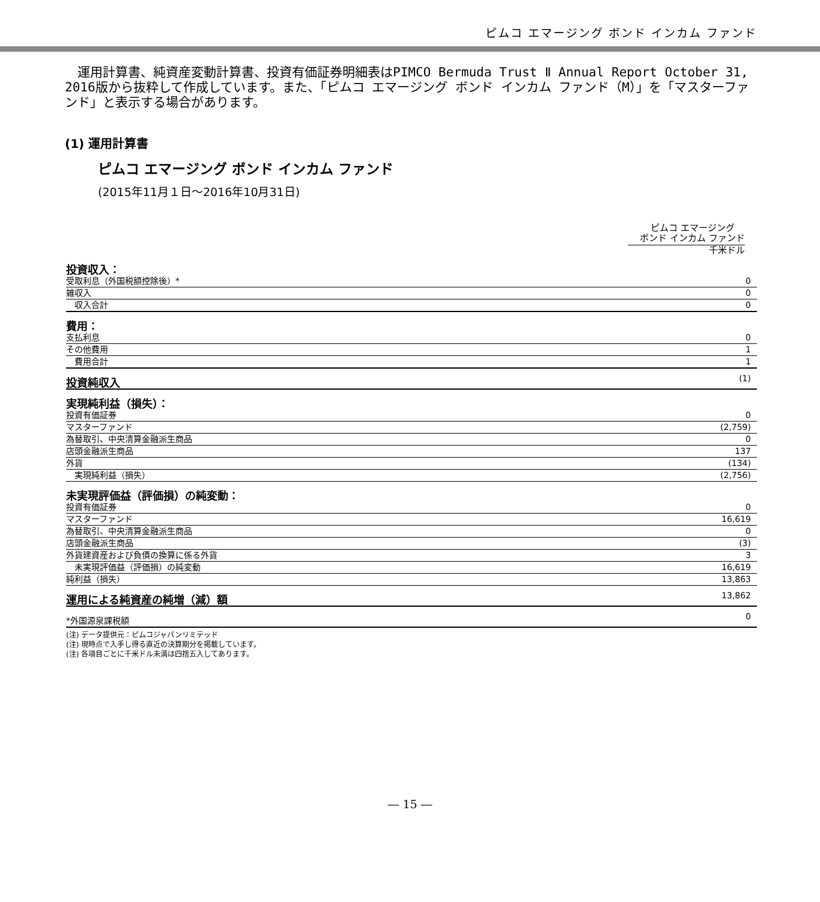ピムコ エマージング ボンド インカム ファンド
　運用計算書、純資産変動計算書、投資有価証券明細表はPIMCO Bermuda Trust Ⅱ Annual Report October 31, 2016版から抜粋して作成しています。また、「ピムコ エマージング ボンド インカム ファンド（M）」を「マスターファンド」と表示する場合があります。
(1) 運用計算書
ピムコ エマージング ボンド インカム ファンド
(2015年11月１日～2016年10月31日)
ピムコ エマージング
ボンド インカム ファンド
千米ドル
| 投資収入： | |
| 受取利息（外国税額控除後）* | 0 |
| 雑収入 | 0 |
| 収入合計 | 0 |
| 費用： | |
| 支払利息 | 0 |
| その他費用 | 1 |
| 費用合計 | 1 |
| 投資純収入 | (1) |
| 実現純利益（損失）： | |
| 投資有価証券 | 0 |
| マスターファンド | (2,759) |
| 為替取引、中央清算金融派生商品 | 0 |
| 店頭金融派生商品 | 137 |
| 外貨 | (134) |
| 実現純利益（損失） | (2,756) |
| 未実現評価益（評価損）の純変動： | |
| 投資有価証券 | 0 |
| マスターファンド | 16,619 |
| 為替取引、中央清算金融派生商品 | 0 |
| 店頭金融派生商品 | (3) |
| 外貨建資産および負債の換算に係る外貨 | 3 |
| 未実現評価益（評価損）の純変動 | 16,619 |
| 純利益（損失） | 13,863 |
| 運用による純資産の純増（減）額 | 13,862 |
| *外国源泉課税額 | 0 |
(注) データ提供元：ピムコジャパンリミテッド
(注) 現時点で入手し得る直近の決算期分を掲載しています。
(注) 各項目ごとに千米ドル未満は四捨五入してあります。
― 15 ―